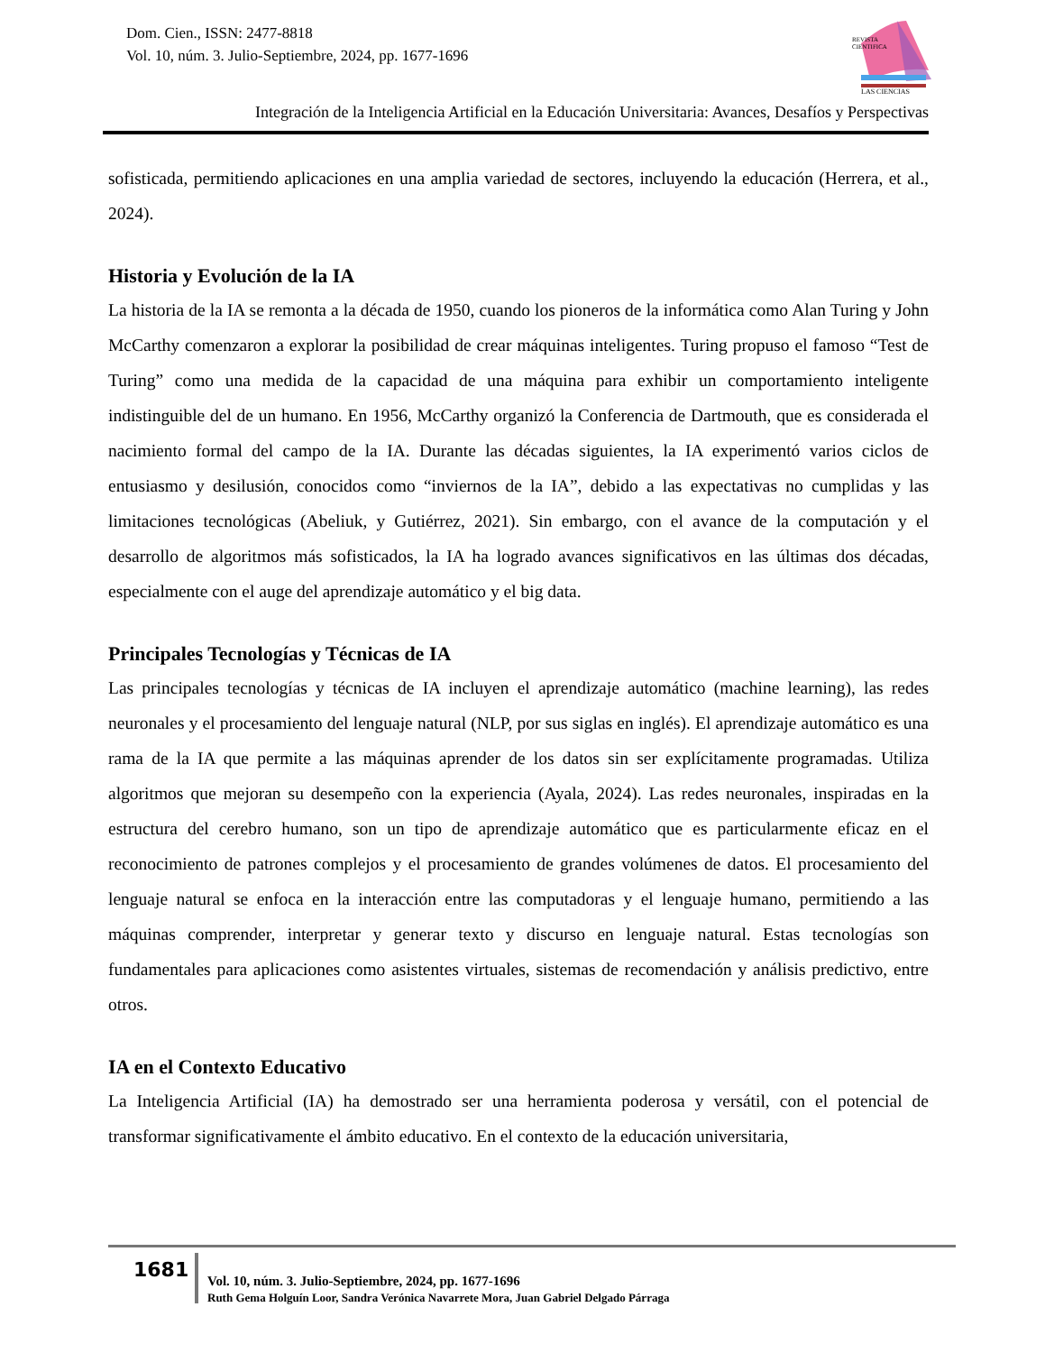Dom. Cien., ISSN: 2477-8818
Vol. 10, núm. 3. Julio-Septiembre, 2024, pp. 1677-1696
REVISTA
CIENTIFICA
LAS CIENCIAS
Integración de la Inteligencia Artificial en la Educación Universitaria: Avances, Desafíos y Perspectivas
sofisticada, permitiendo aplicaciones en una amplia variedad de sectores, incluyendo la educación (Herrera, et al., 2024).
Historia y Evolución de la IA
La historia de la IA se remonta a la década de 1950, cuando los pioneros de la informática como Alan Turing y John McCarthy comenzaron a explorar la posibilidad de crear máquinas inteligentes. Turing propuso el famoso “Test de Turing” como una medida de la capacidad de una máquina para exhibir un comportamiento inteligente indistinguible del de un humano. En 1956, McCarthy organizó la Conferencia de Dartmouth, que es considerada el nacimiento formal del campo de la IA. Durante las décadas siguientes, la IA experimentó varios ciclos de entusiasmo y desilusión, conocidos como “inviernos de la IA”, debido a las expectativas no cumplidas y las limitaciones tecnológicas (Abeliuk, y Gutiérrez, 2021). Sin embargo, con el avance de la computación y el desarrollo de algoritmos más sofisticados, la IA ha logrado avances significativos en las últimas dos décadas, especialmente con el auge del aprendizaje automático y el big data.
Principales Tecnologías y Técnicas de IA
Las principales tecnologías y técnicas de IA incluyen el aprendizaje automático (machine learning), las redes neuronales y el procesamiento del lenguaje natural (NLP, por sus siglas en inglés). El aprendizaje automático es una rama de la IA que permite a las máquinas aprender de los datos sin ser explícitamente programadas. Utiliza algoritmos que mejoran su desempeño con la experiencia (Ayala, 2024). Las redes neuronales, inspiradas en la estructura del cerebro humano, son un tipo de aprendizaje automático que es particularmente eficaz en el reconocimiento de patrones complejos y el procesamiento de grandes volúmenes de datos. El procesamiento del lenguaje natural se enfoca en la interacción entre las computadoras y el lenguaje humano, permitiendo a las máquinas comprender, interpretar y generar texto y discurso en lenguaje natural. Estas tecnologías son fundamentales para aplicaciones como asistentes virtuales, sistemas de recomendación y análisis predictivo, entre otros.
IA en el Contexto Educativo
La Inteligencia Artificial (IA) ha demostrado ser una herramienta poderosa y versátil, con el potencial de transformar significativamente el ámbito educativo. En el contexto de la educación universitaria,
1681
Vol. 10, núm. 3. Julio-Septiembre, 2024, pp. 1677-1696
Ruth Gema Holguín Loor, Sandra Verónica Navarrete Mora, Juan Gabriel Delgado Párraga